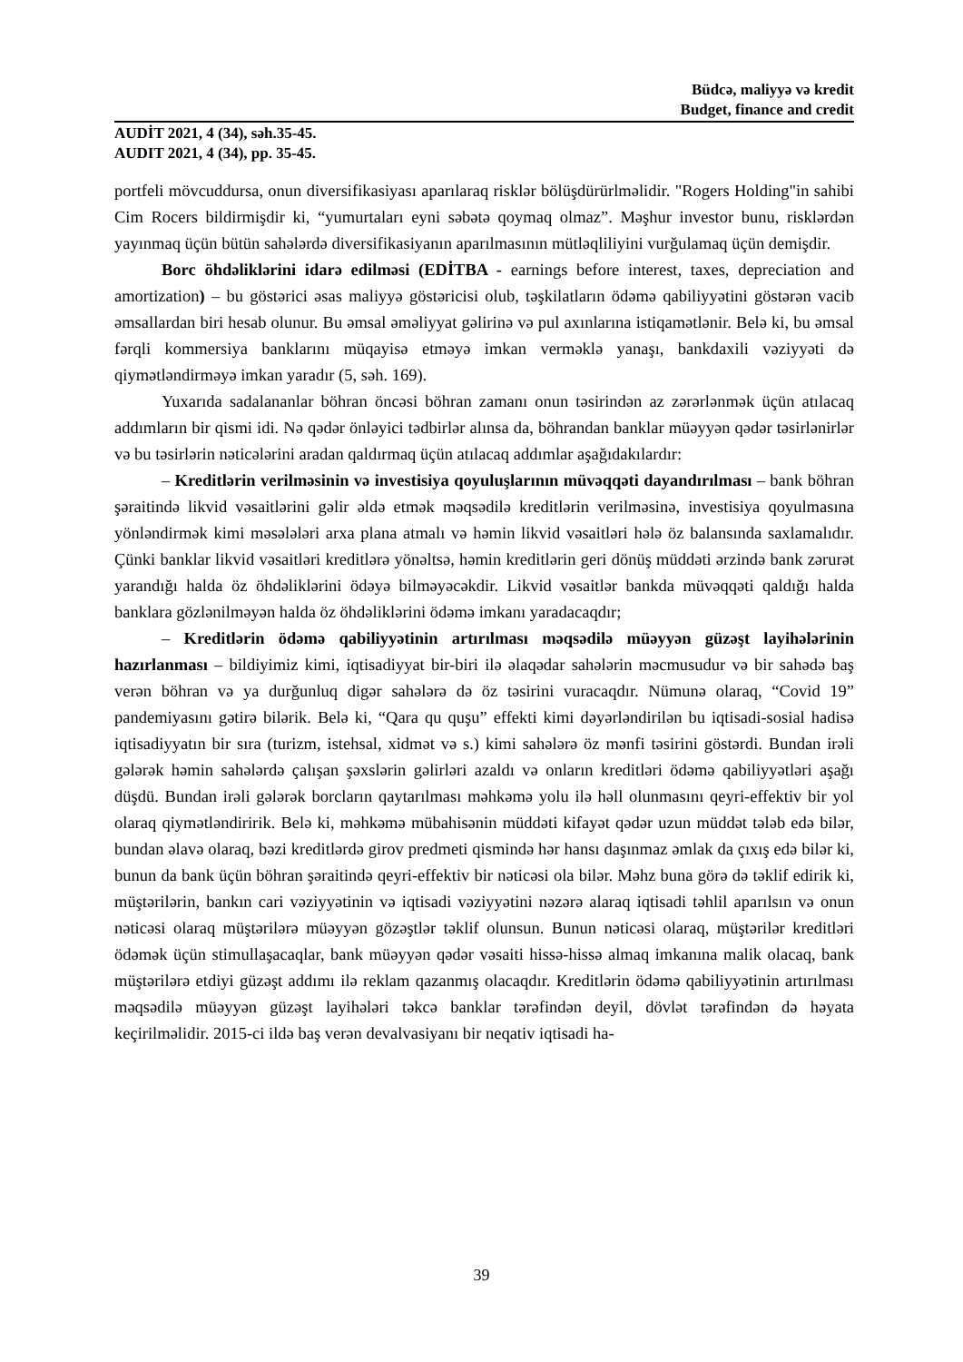Büdcə, maliyyə və kredit
Budget, finance and credit
AUDİT 2021, 4 (34), səh.35-45.
AUDIT 2021, 4 (34), pp. 35-45.
portfeli mövcuddursa, onun diversifikasiyası aparılaraq risklər bölüşdürürlməlidir. "Rogers Holding"in sahibi Cim Rocers bildirmişdir ki, “yumurtaları eyni səbətə qoymaq olmaz”. Məşhur investor bunu, risklərdən yayınmaq üçün bütün sahələrdə diversifikasiyanın aparılmasının mütləqliliyini vurğulamaq üçün demişdir.
Borc öhdəliklərini idarə edilməsi (EDİTBA - earnings before interest, taxes, depreciation and amortization) – bu göstərici əsas maliyyə göstəricisi olub, təşkilatların ödəmə qabiliyyətini göstərən vacib əmsallardan biri hesab olunur. Bu əmsal əməliyyat gəlirinə və pul axınlarına istiqamətlənir. Belə ki, bu əmsal fərqli kommersiya banklarını müqayisə etməyə imkan verməklə yanaşı, bankdaxili vəziyyəti də qiymətləndirməyə imkan yaradır (5, səh. 169).
Yuxarıda sadalananlar böhran öncəsi böhran zamanı onun təsirindən az zərərlənmək üçün atılacaq addımların bir qismi idi. Nə qədər önləyici tədbirlər alınsa da, böhrandan banklar müəyyən qədər təsirlənirlər və bu təsirlərin nəticələrini aradan qaldırmaq üçün atılacaq addımlar aşağıdakılardır:
– Kreditlərin verilməsinin və investisiya qoyuluşlarının müvəqqəti dayandırılması – bank böhran şəraitində likvid vəsaitlərini gəlir əldə etmək məqsədilə kreditlərin verilməsinə, investisiya qoyulmasına yönləndirmək kimi məsələləri arxa plana atmalı və həmin likvid vəsaitləri hələ öz balansında saxlamalıdır. Çünki banklar likvid vəsaitləri kreditlərə yönəltsə, həmin kreditlərin geri dönüş müddəti ərzində bank zərurət yarandığı halda öz öhdəliklərini ödəyə bilməyəcəkdir. Likvid vəsaitlər bankda müvəqqəti qaldığı halda banklara gözlənilməyən halda öz öhdəliklərini ödəmə imkanı yaradacaqdır;
– Kreditlərin ödəmə qabiliyyətinin artırılması məqsədilə müəyyən güzəşt layihələrinin hazırlanması – bildiyimiz kimi, iqtisadiyyat bir-biri ilə əlaqədar sahələrin məcmusudur və bir sahədə baş verən böhran və ya durğunluq digər sahələrə də öz təsirini vuracaqdır. Nümunə olaraq, “Covid 19” pandemiyasını gətirə bilərik. Belə ki, “Qara qu quşu” effekti kimi dəyərləndirilən bu iqtisadi-sosial hadisə iqtisadiyyatın bir sıra (turizm, istehsal, xidmət və s.) kimi sahələrə öz mənfi təsirini göstərdi. Bundan irəli gələrək həmin sahələrdə çalışan şəxslərin gəlirləri azaldı və onların kreditləri ödəmə qabiliyyətləri aşağı düşdü. Bundan irəli gələrək borcların qaytarılması məhkəmə yolu ilə həll olunmasını qeyri-effektiv bir yol olaraq qiymətləndiririk. Belə ki, məhkəmə mübahisənin müddəti kifayət qədər uzun müddət tələb edə bilər, bundan əlavə olaraq, bəzi kreditlərdə girov predmeti qismində hər hansı daşınmaz əmlak da çıxış edə bilər ki, bunun da bank üçün böhran şəraitində qeyri-effektiv bir nəticəsi ola bilər. Məhz buna görə də təklif edirik ki, müştərilərin, bankın cari vəziyyətinin və iqtisadi vəziyyətini nəzərə alaraq iqtisadi təhlil aparılsın və onun nəticəsi olaraq müştərilərə müəyyən gözəştlər təklif olunsun. Bunun nəticəsi olaraq, müştərilər kreditləri ödəmək üçün stimullaşacaqlar, bank müəyyən qədər vəsaiti hissə-hissə almaq imkanına malik olacaq, bank müştərilərə etdiyi güzəşt addımı ilə reklam qazanmış olacaqdır. Kreditlərin ödəmə qabiliyyətinin artırılması məqsədilə müəyyən güzəşt layihələri təkcə banklar tərəfindən deyil, dövlət tərəfindən də həyata keçirilməlidir. 2015-ci ildə baş verən devalvasiyanı bir neqativ iqtisadi ha-
39